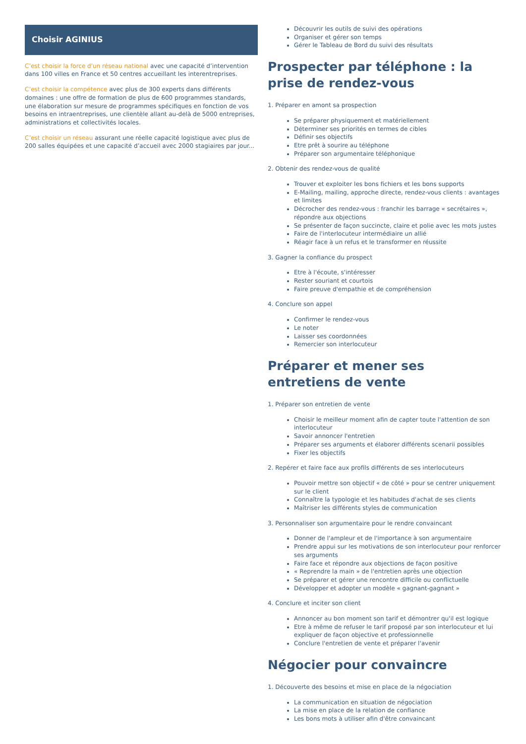Choisir AGINIUS
C’est choisir la force d'un réseau national avec une capacité d’intervention dans 100 villes en France et 50 centres accueillant les interentreprises.
C’est choisir la compétence avec plus de 300 experts dans différents domaines : une offre de formation de plus de 600 programmes standards, une élaboration sur mesure de programmes spécifiques en fonction de vos besoins en intraentreprises, une clientèle allant au-delà de 5000 entreprises, administrations et collectivités locales.
C’est choisir un réseau assurant une réelle capacité logistique avec plus de 200 salles équipées et une capacité d’accueil avec 2000 stagiaires par jour...
Découvrir les outils de suivi des opérations
Organiser et gérer son temps
Gérer le Tableau de Bord du suivi des résultats
Prospecter par téléphone : la prise de rendez-vous
1. Préparer en amont sa prospection
Se préparer physiquement et matériellement
Déterminer ses priorités en termes de cibles
Définir ses objectifs
Etre prêt à sourire au téléphone
Préparer son argumentaire téléphonique
2. Obtenir des rendez-vous de qualité
Trouver et exploiter les bons fichiers et les bons supports
E-Mailing, mailing, approche directe, rendez-vous clients : avantages et limites
Décrocher des rendez-vous : franchir les barrage « secrétaires », répondre aux objections
Se présenter de façon succincte, claire et polie avec les mots justes
Faire de l'interlocuteur intermédiaire un allié
Réagir face à un refus et le transformer en réussite
3. Gagner la confiance du prospect
Etre à l'écoute, s'intéresser
Rester souriant et courtois
Faire preuve d'empathie et de compréhension
4. Conclure son appel
Confirmer le rendez-vous
Le noter
Laisser ses coordonnées
Remercier son interlocuteur
Préparer et mener ses entretiens de vente
1. Préparer son entretien de vente
Choisir le meilleur moment afin de capter toute l'attention de son interlocuteur
Savoir annoncer l'entretien
Préparer ses arguments et élaborer différents scenarii possibles
Fixer les objectifs
2. Repérer et faire face aux profils différents de ses interlocuteurs
Pouvoir mettre son objectif « de côté » pour se centrer uniquement sur le client
Connaître la typologie et les habitudes d'achat de ses clients
Maîtriser les différents styles de communication
3. Personnaliser son argumentaire pour le rendre convaincant
Donner de l'ampleur et de l'importance à son argumentaire
Prendre appui sur les motivations de son interlocuteur pour renforcer ses arguments
Faire face et répondre aux objections de façon positive
« Reprendre la main » de l'entretien après une objection
Se préparer et gérer une rencontre difficile ou conflictuelle
Développer et adopter un modèle « gagnant-gagnant »
4. Conclure et inciter son client
Annoncer au bon moment son tarif et démontrer qu'il est logique
Etre à même de refuser le tarif proposé par son interlocuteur et lui expliquer de façon objective et professionnelle
Conclure l'entretien de vente et préparer l'avenir
Négocier pour convaincre
1. Découverte des besoins et mise en place de la négociation
La communication en situation de négociation
La mise en place de la relation de confiance
Les bons mots à utiliser afin d'être convaincant